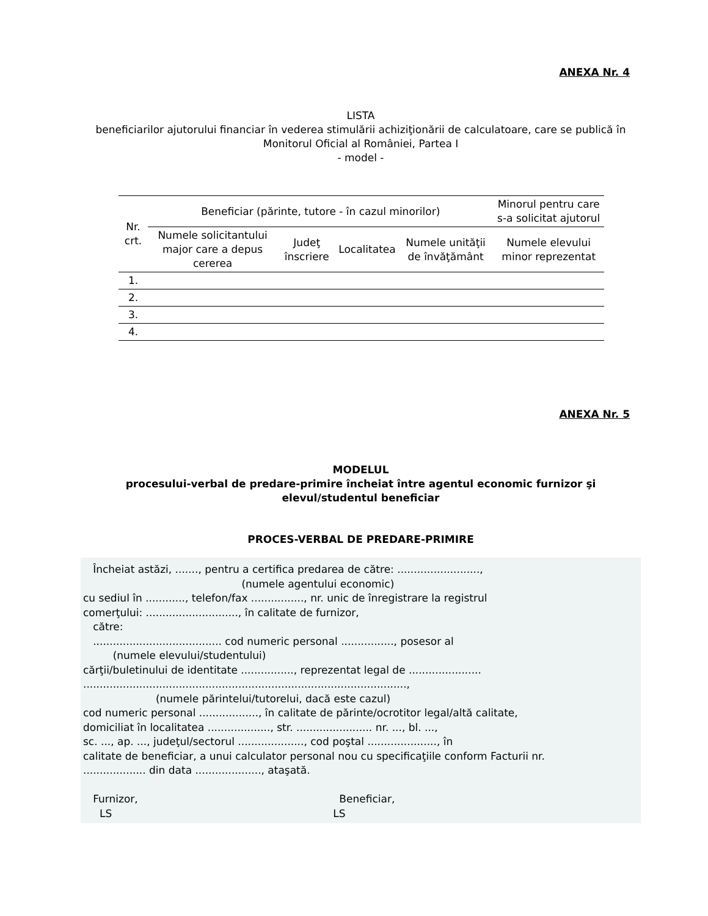ANEXA Nr. 4
LISTA
beneficiarilor ajutorului financiar în vederea stimulării achiziţionării de calculatoare, care se publică în Monitorul Oficial al României, Partea I
- model -
| Nr. crt. | Beneficiar (părinte, tutore - în cazul minorilor) | | | | Minorul pentru care s-a solicitat ajutorul |
| | Numele solicitantului major care a depus cererea | Judeţ înscriere | Localitatea | Numele unităţii de învăţământ | Numele elevului minor reprezentat |
| 1. | | | | | |
| 2. | | | | | |
| 3. | | | | | |
| 4. | | | | | |
ANEXA Nr. 5
MODELUL
procesului-verbal de predare-primire încheiat între agentul economic furnizor şi elevul/studentul beneficiar
PROCES-VERBAL DE PREDARE-PRIMIRE
Încheiat astăzi, ......., pentru a certifica predarea de către: ........................., (numele agentului economic) cu sediul în ............, telefon/fax ................, nr. unic de înregistrare la registrul comerţului: ............................, în calitate de furnizor, către: ....................................... cod numeric personal ................, posesor al (numele elevului/studentului) cărţii/buletinului de identitate ................, reprezentat legal de ...................... .................................................................................................., (numele părintelui/tutorelui, dacă este cazul) cod numeric personal .................., în calitate de părinte/ocrotitor legal/altă calitate, domiciliat în localitatea ..................., str. ....................... nr. ..., bl. ..., sc. ..., ap. ..., judeţul/sectorul ...................., cod poştal ....................., în calitate de beneficiar, a unui calculator personal nou cu specificaţiile conform Facturii nr. ................... din data ...................., ataşată. Furnizor, Beneficiar, LS LS